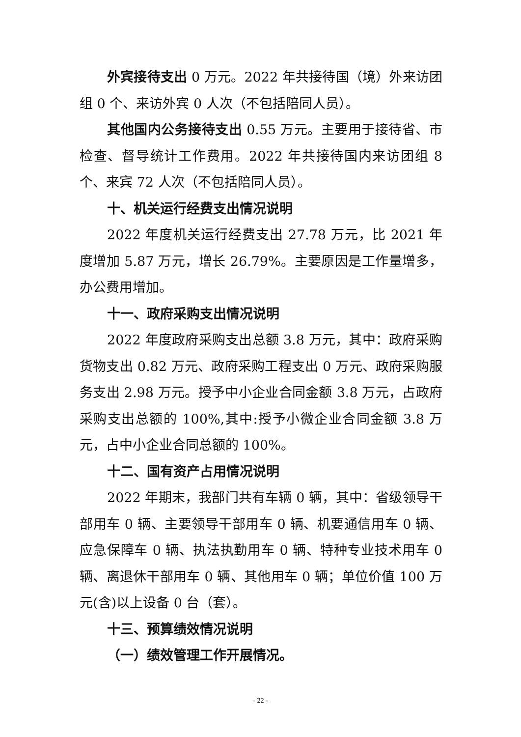外宾接待支出 0 万元。2022 年共接待国（境）外来访团组 0 个、来访外宾 0 人次（不包括陪同人员）。
其他国内公务接待支出 0.55 万元。主要用于接待省、市检查、督导统计工作费用。2022 年共接待国内来访团组 8 个、来宾 72 人次（不包括陪同人员）。
十、机关运行经费支出情况说明
2022 年度机关运行经费支出 27.78 万元，比 2021 年度增加 5.87 万元，增长 26.79%。主要原因是工作量增多，办公费用增加。
十一、政府采购支出情况说明
2022 年度政府采购支出总额 3.8 万元，其中：政府采购货物支出 0.82 万元、政府采购工程支出 0 万元、政府采购服务支出 2.98 万元。授予中小企业合同金额 3.8 万元，占政府采购支出总额的 100%,其中:授予小微企业合同金额 3.8 万元，占中小企业合同总额的 100%。
十二、国有资产占用情况说明
2022 年期末，我部门共有车辆 0 辆，其中：省级领导干部用车 0 辆、主要领导干部用车 0 辆、机要通信用车 0 辆、应急保障车 0 辆、执法执勤用车 0 辆、特种专业技术用车 0 辆、离退休干部用车 0 辆、其他用车 0 辆；单位价值 100 万元(含)以上设备 0 台（套）。
十三、预算绩效情况说明
（一）绩效管理工作开展情况。
- 22 -